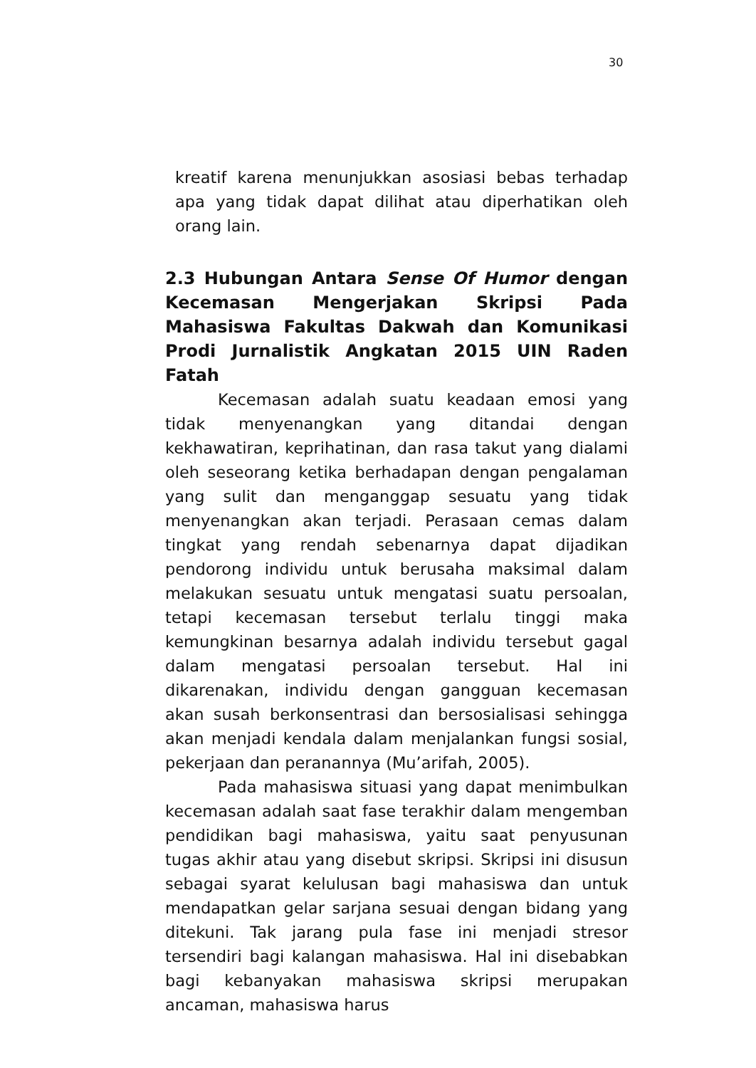30
kreatif karena menunjukkan asosiasi bebas terhadap apa yang tidak dapat dilihat atau diperhatikan oleh orang lain.
2.3 Hubungan Antara Sense Of Humor dengan Kecemasan Mengerjakan Skripsi Pada Mahasiswa Fakultas Dakwah dan Komunikasi Prodi Jurnalistik Angkatan 2015 UIN Raden Fatah
Kecemasan adalah suatu keadaan emosi yang tidak menyenangkan yang ditandai dengan kekhawatiran, keprihatinan, dan rasa takut yang dialami oleh seseorang ketika berhadapan dengan pengalaman yang sulit dan menganggap sesuatu yang tidak menyenangkan akan terjadi. Perasaan cemas dalam tingkat yang rendah sebenarnya dapat dijadikan pendorong individu untuk berusaha maksimal dalam melakukan sesuatu untuk mengatasi suatu persoalan, tetapi kecemasan tersebut terlalu tinggi maka kemungkinan besarnya adalah individu tersebut gagal dalam mengatasi persoalan tersebut. Hal ini dikarenakan, individu dengan gangguan kecemasan akan susah berkonsentrasi dan bersosialisasi sehingga akan menjadi kendala dalam menjalankan fungsi sosial, pekerjaan dan peranannya (Mu’arifah, 2005).
Pada mahasiswa situasi yang dapat menimbulkan kecemasan adalah saat fase terakhir dalam mengemban pendidikan bagi mahasiswa, yaitu saat penyusunan tugas akhir atau yang disebut skripsi. Skripsi ini disusun sebagai syarat kelulusan bagi mahasiswa dan untuk mendapatkan gelar sarjana sesuai dengan bidang yang ditekuni. Tak jarang pula fase ini menjadi stresor tersendiri bagi kalangan mahasiswa. Hal ini disebabkan bagi kebanyakan mahasiswa skripsi merupakan ancaman, mahasiswa harus